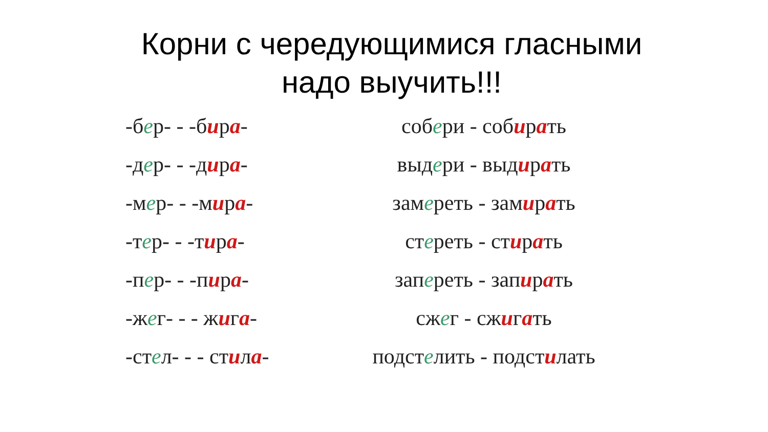Корни с чередующимися гласными
надо выучить!!!
| -б е р- - -б и р а - | соб е ри - соб и р а ть |
| -д е р- - -д и р а - | выд е ри - выд и р а ть |
| -м е р- - -м и р а - | зам е реть - зам и р а ть |
| -т е р- - -т и р а - | ст е реть - ст и р а ть |
| -п е р- - -п и р а - | зап е реть - зап и р а ть |
| -ж е г- - - ж и г а - | сж е г - сж и г а ть |
| -ст е л- - - ст и л а - | подст е лить - подст и лать |